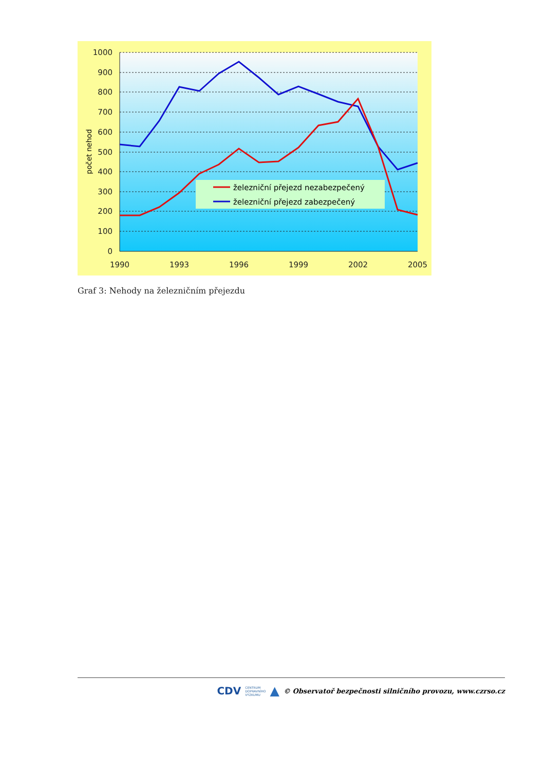1000
900
800
700
600
500
400
300
200
100
0
1990
1993
1996
1999
2002
2005
počet nehod
železniční přejezd nezabezpečený
železniční přejezd zabezpečený
Graf 3: Nehody na železničním přejezdu
CDV CENTRUM
DOPRAVNÍHO
VÝZKUMU ▲ © Observatoř bezpečnosti silničního provozu, www.czrso.cz